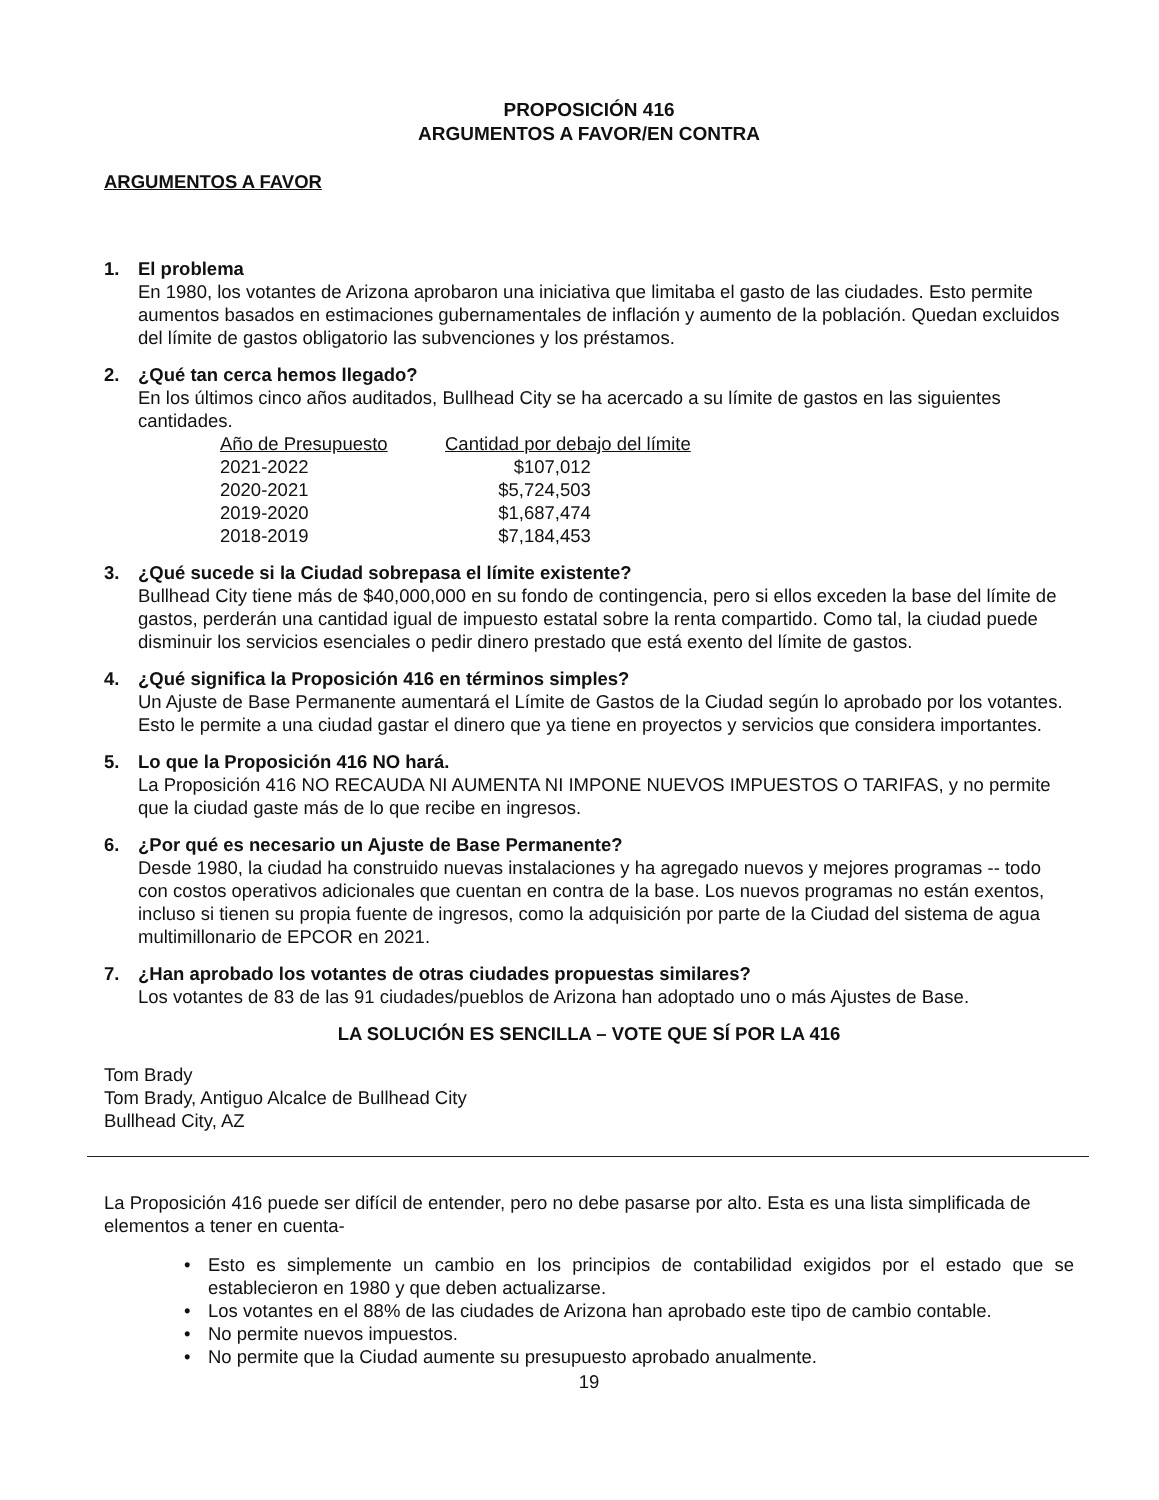PROPOSICIÓN 416
ARGUMENTOS A FAVOR/EN CONTRA
ARGUMENTOS A FAVOR
1. El problema
En 1980, los votantes de Arizona aprobaron una iniciativa que limitaba el gasto de las ciudades. Esto permite aumentos basados en estimaciones gubernamentales de inflación y aumento de la población. Quedan excluidos del límite de gastos obligatorio las subvenciones y los préstamos.
2. ¿Qué tan cerca hemos llegado?
En los últimos cinco años auditados, Bullhead City se ha acercado a su límite de gastos en las siguientes cantidades.
| Año de Presupuesto | Cantidad por debajo del límite |
| --- | --- |
| 2021-2022 | $107,012 |
| 2020-2021 | $5,724,503 |
| 2019-2020 | $1,687,474 |
| 2018-2019 | $7,184,453 |
3. ¿Qué sucede si la Ciudad sobrepasa el límite existente?
Bullhead City tiene más de $40,000,000 en su fondo de contingencia, pero si ellos exceden la base del límite de gastos, perderán una cantidad igual de impuesto estatal sobre la renta compartido. Como tal, la ciudad puede disminuir los servicios esenciales o pedir dinero prestado que está exento del límite de gastos.
4. ¿Qué significa la Proposición 416 en términos simples?
Un Ajuste de Base Permanente aumentará el Límite de Gastos de la Ciudad según lo aprobado por los votantes. Esto le permite a una ciudad gastar el dinero que ya tiene en proyectos y servicios que considera importantes.
5. Lo que la Proposición 416 NO hará.
La Proposición 416 NO RECAUDA NI AUMENTA NI IMPONE NUEVOS IMPUESTOS O TARIFAS, y no permite que la ciudad gaste más de lo que recibe en ingresos.
6. ¿Por qué es necesario un Ajuste de Base Permanente?
Desde 1980, la ciudad ha construido nuevas instalaciones y ha agregado nuevos y mejores programas -- todo con costos operativos adicionales que cuentan en contra de la base. Los nuevos programas no están exentos, incluso si tienen su propia fuente de ingresos, como la adquisición por parte de la Ciudad del sistema de agua multimillonario de EPCOR en 2021.
7. ¿Han aprobado los votantes de otras ciudades propuestas similares?
Los votantes de 83 de las 91 ciudades/pueblos de Arizona han adoptado uno o más Ajustes de Base.
LA SOLUCIÓN ES SENCILLA – VOTE QUE SÍ POR LA 416
Tom Brady
Tom Brady, Antiguo Alcalce de Bullhead City
Bullhead City, AZ
La Proposición 416 puede ser difícil de entender, pero no debe pasarse por alto. Esta es una lista simplificada de elementos a tener en cuenta-
• Esto es simplemente un cambio en los principios de contabilidad exigidos por el estado que se establecieron en 1980 y que deben actualizarse.
• Los votantes en el 88% de las ciudades de Arizona han aprobado este tipo de cambio contable.
• No permite nuevos impuestos.
• No permite que la Ciudad aumente su presupuesto aprobado anualmente.
19